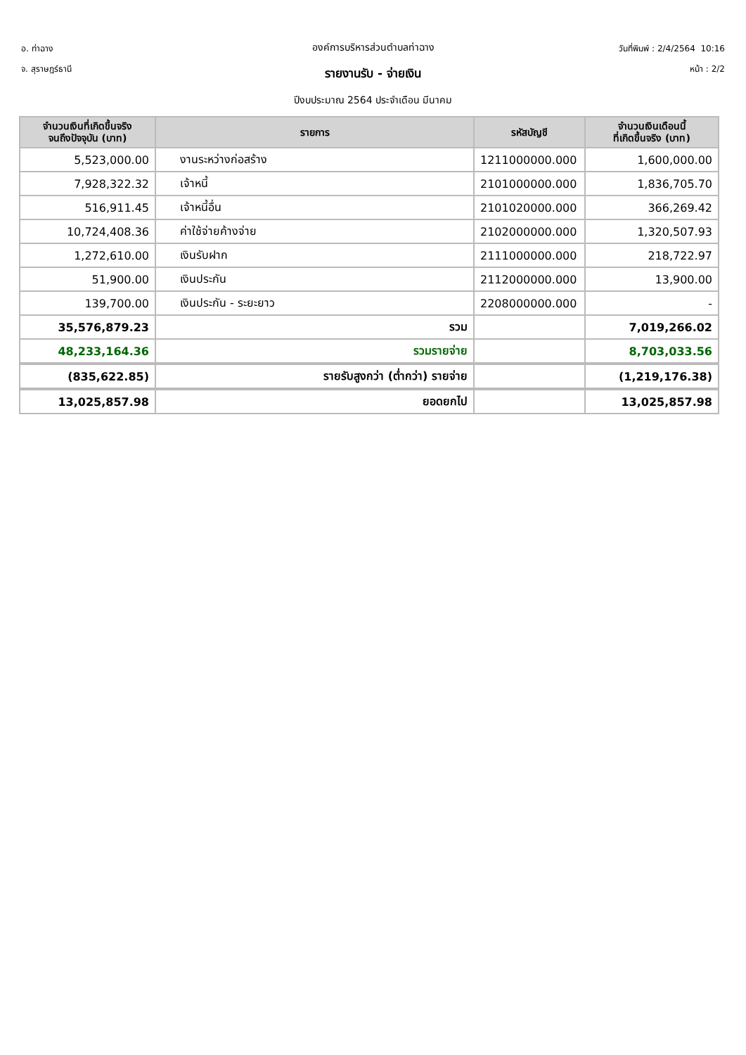อ. ท่าฉาง
จ. สุราษฎร์ธานี
องค์การบริหารส่วนตำบลท่าฉาง
รายงานรับ - จ่ายเงิน
ปีงบประมาณ 2564 ประจำเดือน มีนาคม
วันที่พิมพ์ : 2/4/2564 10:16
หน้า : 2/2
| จำนวนเงินที่เกิดขึ้นจริง จนถึงปัจจุบัน (บาท) | รายการ | รหัสบัญชี | จำนวนเงินเดือนนี้ ที่เกิดขึ้นจริง (บาท) |
| --- | --- | --- | --- |
| 5,523,000.00 | งานระหว่างก่อสร้าง | 1211000000.000 | 1,600,000.00 |
| 7,928,322.32 | เจ้าหนี้ | 2101000000.000 | 1,836,705.70 |
| 516,911.45 | เจ้าหนี้อื่น | 2101020000.000 | 366,269.42 |
| 10,724,408.36 | ค่าใช้จ่ายค้างจ่าย | 2102000000.000 | 1,320,507.93 |
| 1,272,610.00 | เงินรับฝาก | 2111000000.000 | 218,722.97 |
| 51,900.00 | เงินประกัน | 2112000000.000 | 13,900.00 |
| 139,700.00 | เงินประกัน - ระยะยาว | 2208000000.000 | - |
| 35,576,879.23 | รวม | | 7,019,266.02 |
| 48,233,164.36 | รวมรายจ่าย | | 8,703,033.56 |
| (835,622.85) | รายรับสูงกว่า (ต่ำกว่า) รายจ่าย | | (1,219,176.38) |
| 13,025,857.98 | ยอดยกไป | | 13,025,857.98 |